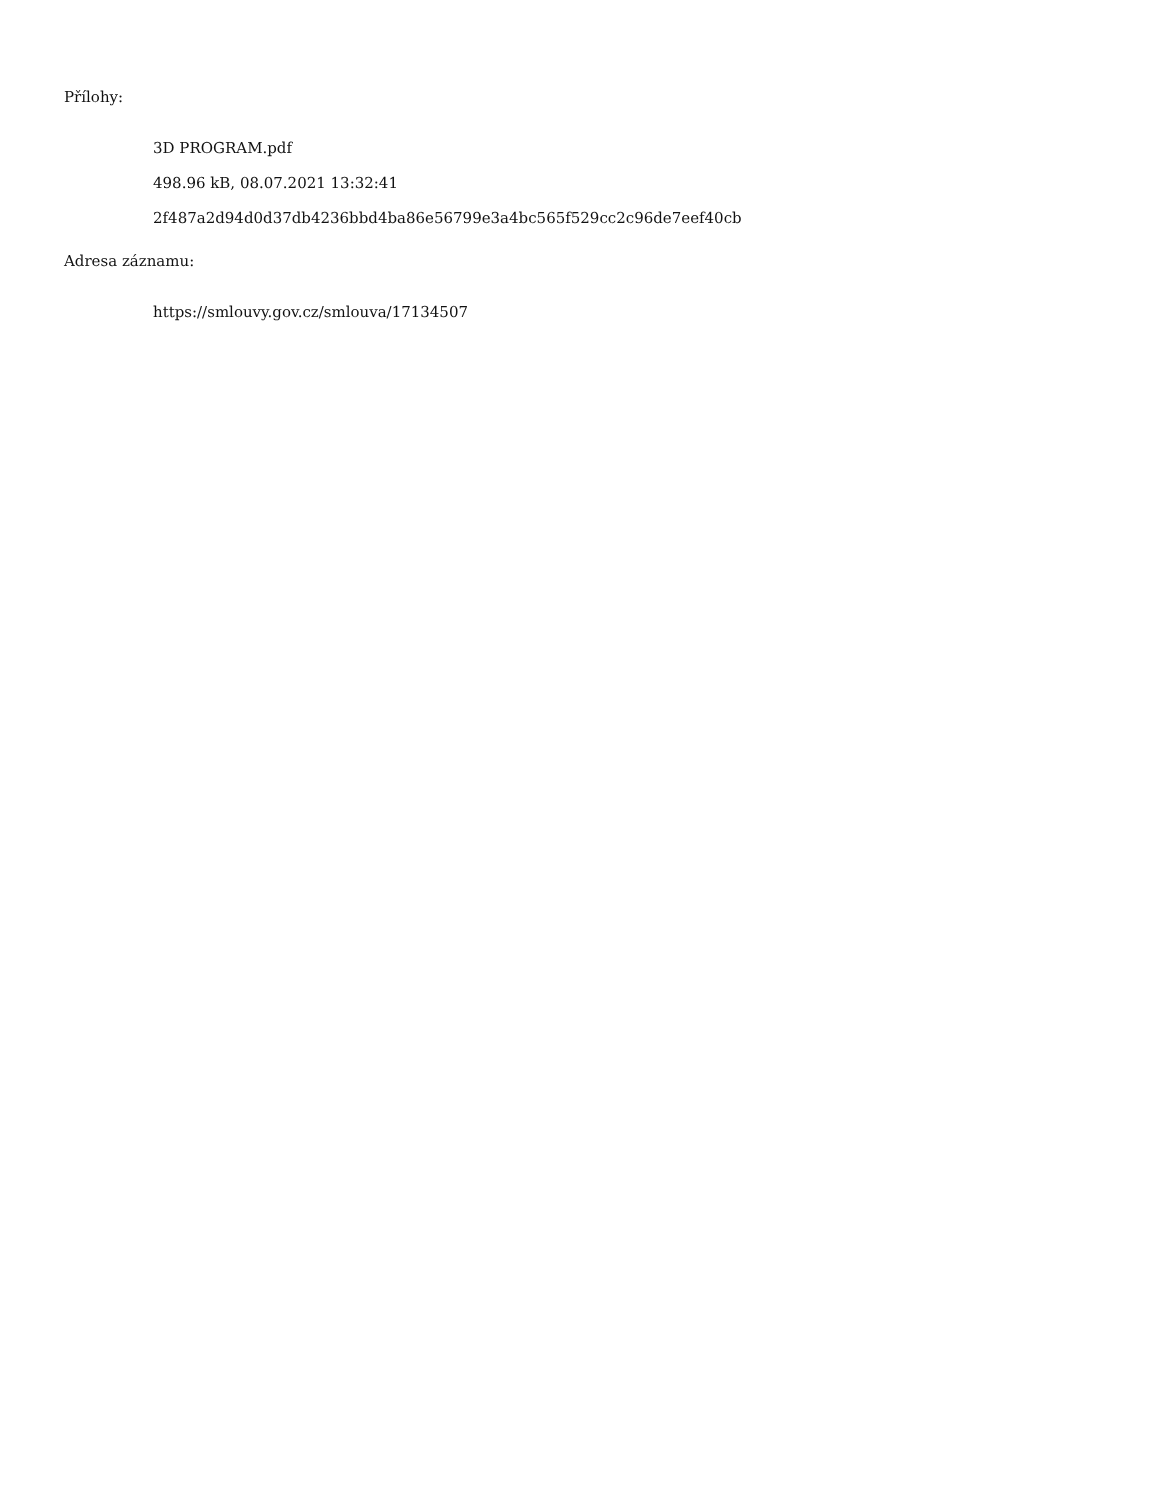Přílohy:
3D PROGRAM.pdf
498.96 kB, 08.07.2021 13:32:41
2f487a2d94d0d37db4236bbd4ba86e56799e3a4bc565f529cc2c96de7eef40cb
Adresa záznamu:
https://smlouvy.gov.cz/smlouva/17134507